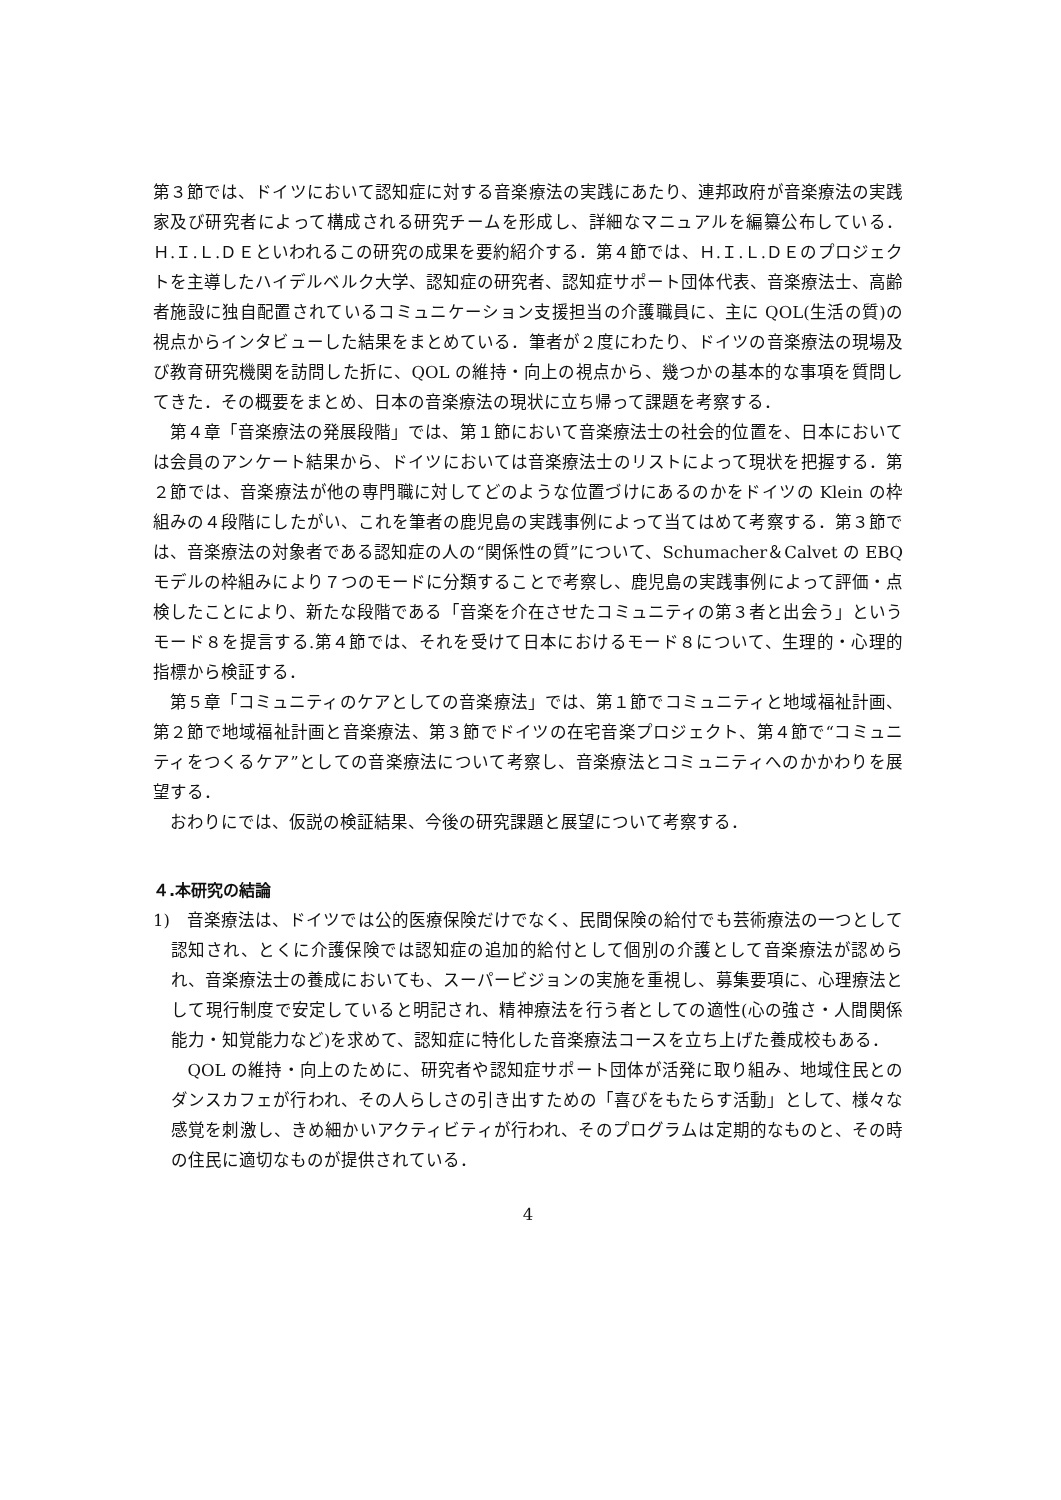第３節では、ドイツにおいて認知症に対する音楽療法の実践にあたり、連邦政府が音楽療法の実践家及び研究者によって構成される研究チームを形成し、詳細なマニュアルを編纂公布している．Ｈ.Ｉ.Ｌ.ＤＥといわれるこの研究の成果を要約紹介する．第４節では、Ｈ.Ｉ.Ｌ.ＤＥのプロジェクトを主導したハイデルベルク大学、認知症の研究者、認知症サポート団体代表、音楽療法士、高齢者施設に独自配置されているコミュニケーション支援担当の介護職員に、主に QOL(生活の質)の視点からインタビューした結果をまとめている．筆者が２度にわたり、ドイツの音楽療法の現場及び教育研究機関を訪問した折に、QOL の維持・向上の視点から、幾つかの基本的な事項を質問してきた．その概要をまとめ、日本の音楽療法の現状に立ち帰って課題を考察する．
第４章「音楽療法の発展段階」では、第１節において音楽療法士の社会的位置を、日本においては会員のアンケート結果から、ドイツにおいては音楽療法士のリストによって現状を把握する．第２節では、音楽療法が他の専門職に対してどのような位置づけにあるのかをドイツの Klein の枠組みの４段階にしたがい、これを筆者の鹿児島の実践事例によって当てはめて考察する．第３節では、音楽療法の対象者である認知症の人の“関係性の質”について、Schumacher＆Calvet の EBQ モデルの枠組みにより７つのモードに分類することで考察し、鹿児島の実践事例によって評価・点検したことにより、新たな段階である「音楽を介在させたコミュニティの第３者と出会う」というモード８を提言する.第４節では、それを受けて日本におけるモード８について、生理的・心理的指標から検証する．
第５章「コミュニティのケアとしての音楽療法」では、第１節でコミュニティと地域福祉計画、第２節で地域福祉計画と音楽療法、第３節でドイツの在宅音楽プロジェクト、第４節で“コミュニティをつくるケア”としての音楽療法について考察し、音楽療法とコミュニティへのかかわりを展望する．
おわりにでは、仮説の検証結果、今後の研究課題と展望について考察する．
４.本研究の結論
1)　音楽療法は、ドイツでは公的医療保険だけでなく、民間保険の給付でも芸術療法の一つとして認知され、とくに介護保険では認知症の追加的給付として個別の介護として音楽療法が認められ、音楽療法士の養成においても、スーパービジョンの実施を重視し、募集要項に、心理療法として現行制度で安定していると明記され、精神療法を行う者としての適性(心の強さ・人間関係能力・知覚能力など)を求めて、認知症に特化した音楽療法コースを立ち上げた養成校もある．
QOL の維持・向上のために、研究者や認知症サポート団体が活発に取り組み、地域住民とのダンスカフェが行われ、その人らしさの引き出すための「喜びをもたらす活動」として、様々な感覚を刺激し、きめ細かいアクティビティが行われ、そのプログラムは定期的なものと、その時の住民に適切なものが提供されている．
4